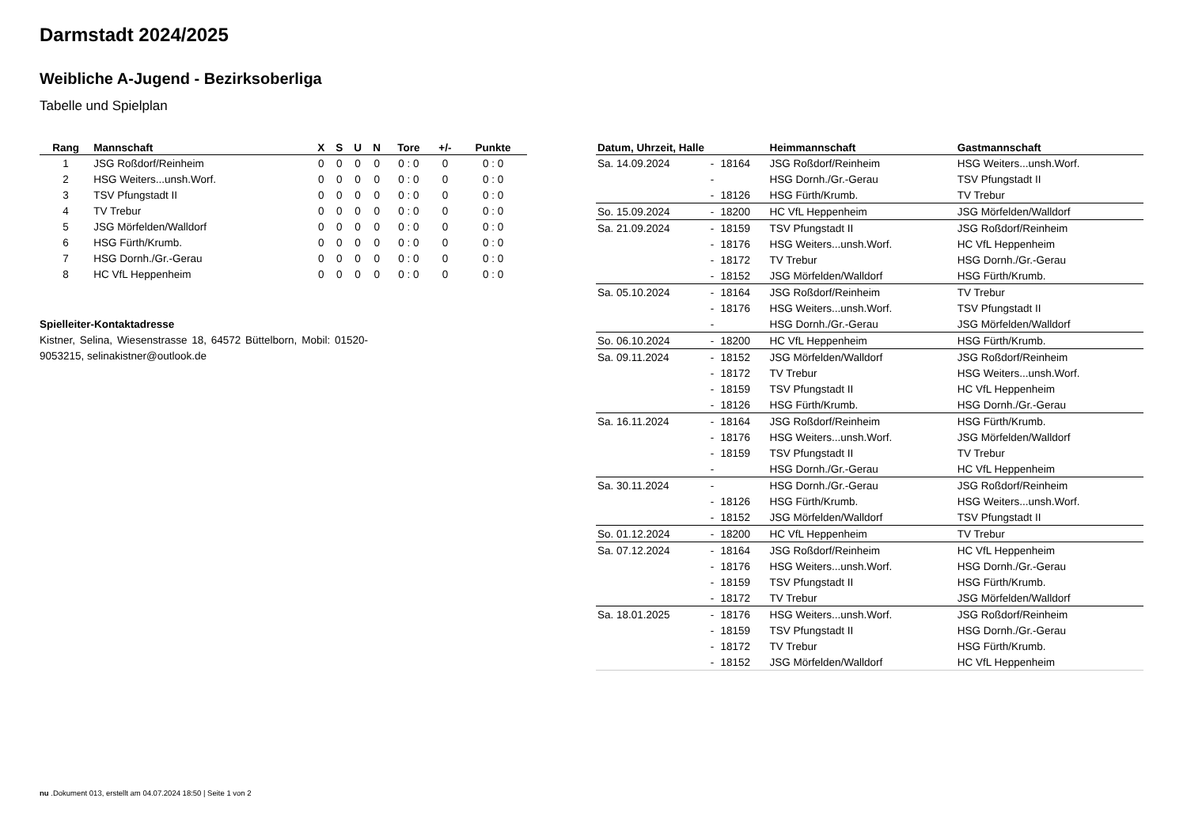Darmstadt 2024/2025
Weibliche A-Jugend - Bezirksoberliga
Tabelle und Spielplan
| Rang | Mannschaft | X | S | U | N | Tore | +/- | Punkte |
| --- | --- | --- | --- | --- | --- | --- | --- | --- |
| 1 | JSG Roßdorf/Reinheim | 0 | 0 | 0 | 0 | 0 : 0 | 0 | 0 : 0 |
| 2 | HSG Weiters...unsh.Worf. | 0 | 0 | 0 | 0 | 0 : 0 | 0 | 0 : 0 |
| 3 | TSV Pfungstadt II | 0 | 0 | 0 | 0 | 0 : 0 | 0 | 0 : 0 |
| 4 | TV Trebur | 0 | 0 | 0 | 0 | 0 : 0 | 0 | 0 : 0 |
| 5 | JSG Mörfelden/Walldorf | 0 | 0 | 0 | 0 | 0 : 0 | 0 | 0 : 0 |
| 6 | HSG Fürth/Krumb. | 0 | 0 | 0 | 0 | 0 : 0 | 0 | 0 : 0 |
| 7 | HSG Dornh./Gr.-Gerau | 0 | 0 | 0 | 0 | 0 : 0 | 0 | 0 : 0 |
| 8 | HC VfL Heppenheim | 0 | 0 | 0 | 0 | 0 : 0 | 0 | 0 : 0 |
Spielleiter-Kontaktadresse
Kistner, Selina, Wiesenstrasse 18, 64572 Büttelborn, Mobil: 01520-9053215, selinakistner@outlook.de
| Datum, Uhrzeit, Halle | | | Heimmannschaft | Gastmannschaft |
| --- | --- | --- | --- | --- |
| Sa. 14.09.2024 | - | 18164 | JSG Roßdorf/Reinheim | HSG Weiters...unsh.Worf. |
| | - | | HSG Dornh./Gr.-Gerau | TSV Pfungstadt II |
| | - | 18126 | HSG Fürth/Krumb. | TV Trebur |
| So. 15.09.2024 | - | 18200 | HC VfL Heppenheim | JSG Mörfelden/Walldorf |
| Sa. 21.09.2024 | - | 18159 | TSV Pfungstadt II | JSG Roßdorf/Reinheim |
| | - | 18176 | HSG Weiters...unsh.Worf. | HC VfL Heppenheim |
| | - | 18172 | TV Trebur | HSG Dornh./Gr.-Gerau |
| | - | 18152 | JSG Mörfelden/Walldorf | HSG Fürth/Krumb. |
| Sa. 05.10.2024 | - | 18164 | JSG Roßdorf/Reinheim | TV Trebur |
| | - | 18176 | HSG Weiters...unsh.Worf. | TSV Pfungstadt II |
| | - | | HSG Dornh./Gr.-Gerau | JSG Mörfelden/Walldorf |
| So. 06.10.2024 | - | 18200 | HC VfL Heppenheim | HSG Fürth/Krumb. |
| Sa. 09.11.2024 | - | 18152 | JSG Mörfelden/Walldorf | JSG Roßdorf/Reinheim |
| | - | 18172 | TV Trebur | HSG Weiters...unsh.Worf. |
| | - | 18159 | TSV Pfungstadt II | HC VfL Heppenheim |
| | - | 18126 | HSG Fürth/Krumb. | HSG Dornh./Gr.-Gerau |
| Sa. 16.11.2024 | - | 18164 | JSG Roßdorf/Reinheim | HSG Fürth/Krumb. |
| | - | 18176 | HSG Weiters...unsh.Worf. | JSG Mörfelden/Walldorf |
| | - | 18159 | TSV Pfungstadt II | TV Trebur |
| | - | | HSG Dornh./Gr.-Gerau | HC VfL Heppenheim |
| Sa. 30.11.2024 | - | | HSG Dornh./Gr.-Gerau | JSG Roßdorf/Reinheim |
| | - | 18126 | HSG Fürth/Krumb. | HSG Weiters...unsh.Worf. |
| | - | 18152 | JSG Mörfelden/Walldorf | TSV Pfungstadt II |
| So. 01.12.2024 | - | 18200 | HC VfL Heppenheim | TV Trebur |
| Sa. 07.12.2024 | - | 18164 | JSG Roßdorf/Reinheim | HC VfL Heppenheim |
| | - | 18176 | HSG Weiters...unsh.Worf. | HSG Dornh./Gr.-Gerau |
| | - | 18159 | TSV Pfungstadt II | HSG Fürth/Krumb. |
| | - | 18172 | TV Trebur | JSG Mörfelden/Walldorf |
| Sa. 18.01.2025 | - | 18176 | HSG Weiters...unsh.Worf. | JSG Roßdorf/Reinheim |
| | - | 18159 | TSV Pfungstadt II | HSG Dornh./Gr.-Gerau |
| | - | 18172 | TV Trebur | HSG Fürth/Krumb. |
| | - | 18152 | JSG Mörfelden/Walldorf | HC VfL Heppenheim |
nu .Dokument 013, erstellt am 04.07.2024 18:50 | Seite 1 von 2